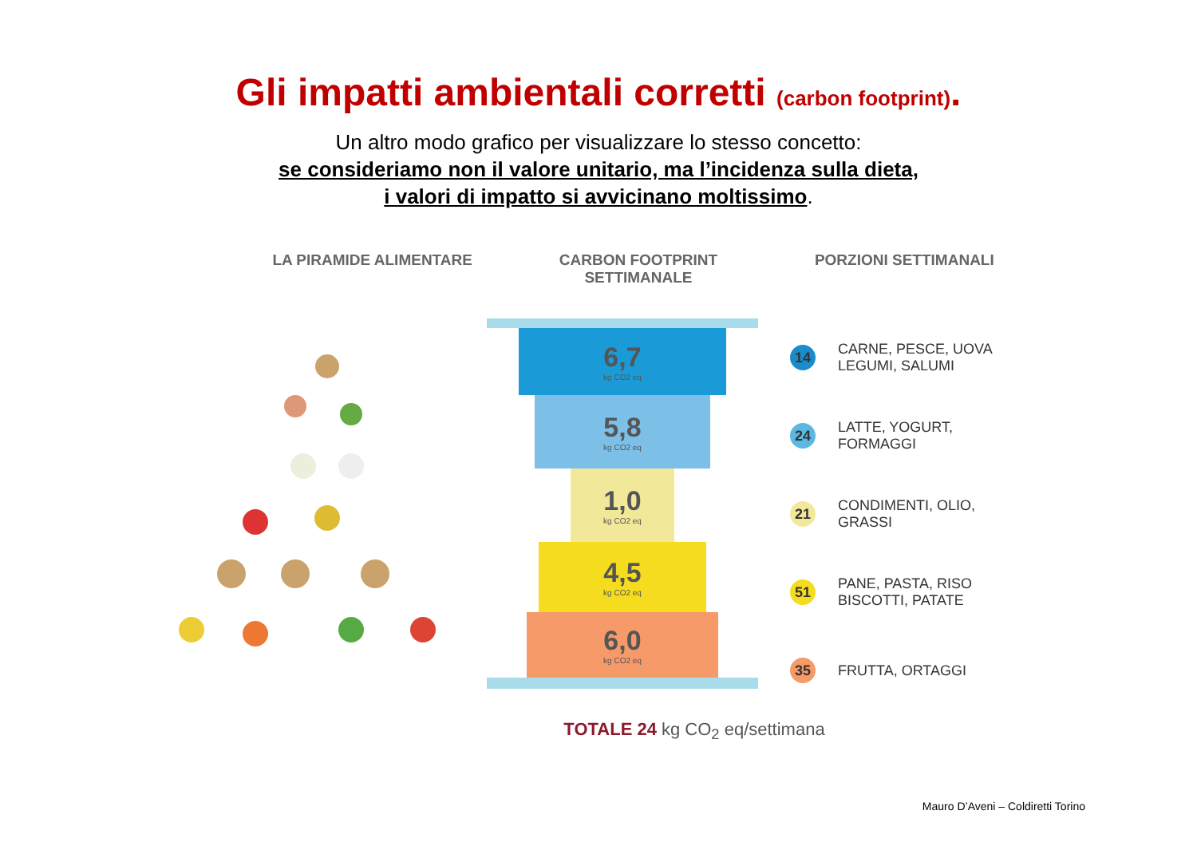Gli impatti ambientali corretti (carbon footprint).
Un altro modo grafico per visualizzare lo stesso concetto:
se consideriamo non il valore unitario, ma l’incidenza sulla dieta,
i valori di impatto si avvicinano moltissimo.
LA PIRAMIDE ALIMENTARE CARBON FOOTPRINT SETTIMANALE PORZIONI SETTIMANALI
6,7
kg CO2 eq
5,8
kg CO2 eq
1,0
kg CO2 eq
4,5
kg CO2 eq
6,0
kg CO2 eq
14
CARNE, PESCE, UOVA
LEGUMI, SALUMI
24
LATTE, YOGURT, FORMAGGI
21
CONDIMENTI, OLIO, GRASSI
51
PANE, PASTA, RISO
BISCOTTI, PATATE
35
FRUTTA, ORTAGGI
TOTALE 24 kg CO<sub>2</sub> eq/settimana
Mauro D’Aveni – Coldiretti Torino